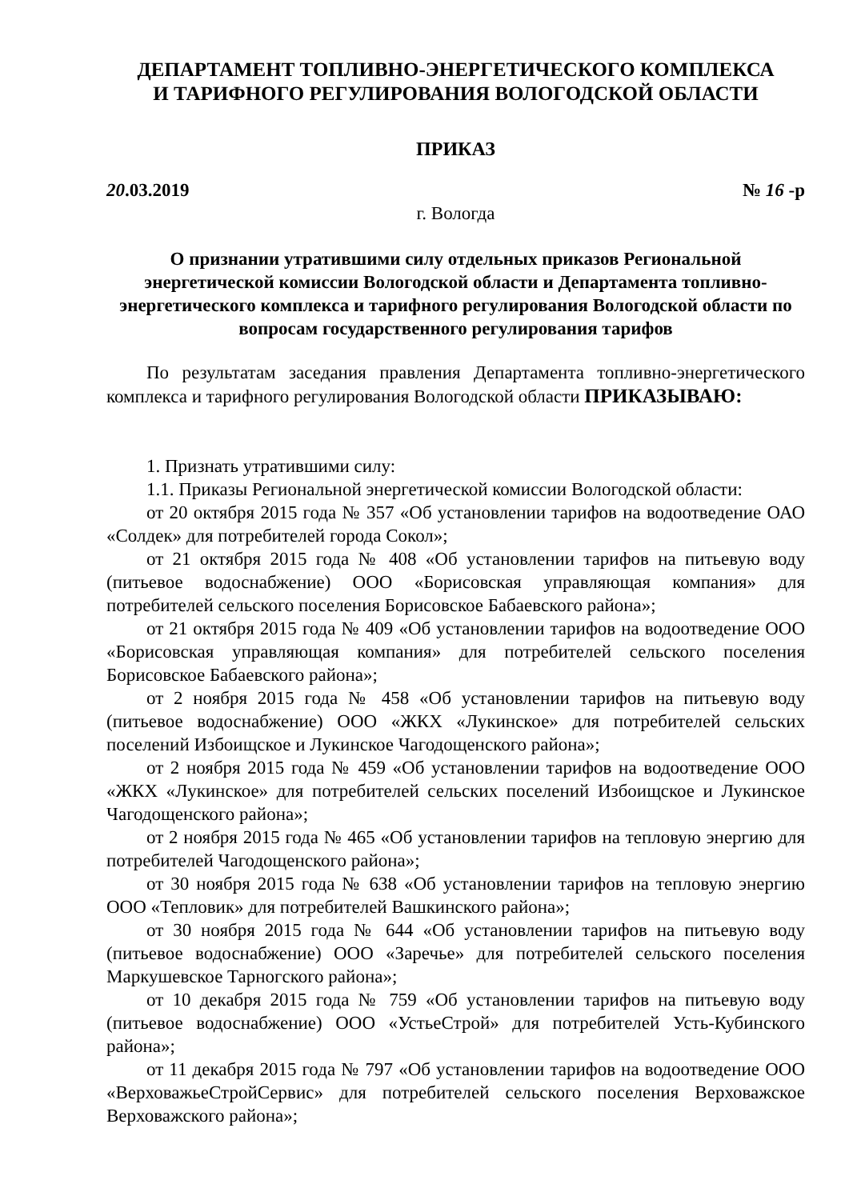ДЕПАРТАМЕНТ ТОПЛИВНО-ЭНЕРГЕТИЧЕСКОГО КОМПЛЕКСА
И ТАРИФНОГО РЕГУЛИРОВАНИЯ ВОЛОГОДСКОЙ ОБЛАСТИ
ПРИКАЗ
20.03.2019 № 16 -р
г. Вологда
О признании утратившими силу отдельных приказов Региональной энергетической комиссии Вологодской области и Департамента топливно-энергетического комплекса и тарифного регулирования Вологодской области по вопросам государственного регулирования тарифов
По результатам заседания правления Департамента топливно-энергетического комплекса и тарифного регулирования Вологодской области ПРИКАЗЫВАЮ:
1. Признать утратившими силу:
1.1. Приказы Региональной энергетической комиссии Вологодской области:
от 20 октября 2015 года № 357 «Об установлении тарифов на водоотведение ОАО «Солдек» для потребителей города Сокол»;
от 21 октября 2015 года № 408 «Об установлении тарифов на питьевую воду (питьевое водоснабжение) ООО «Борисовская управляющая компания» для потребителей сельского поселения Борисовское Бабаевского района»;
от 21 октября 2015 года № 409 «Об установлении тарифов на водоотведение ООО «Борисовская управляющая компания» для потребителей сельского поселения Борисовское Бабаевского района»;
от 2 ноября 2015 года № 458 «Об установлении тарифов на питьевую воду (питьевое водоснабжение) ООО «ЖКХ «Лукинское» для потребителей сельских поселений Избоищское и Лукинское Чагодощенского района»;
от 2 ноября 2015 года № 459 «Об установлении тарифов на водоотведение ООО «ЖКХ «Лукинское» для потребителей сельских поселений Избоищское и Лукинское Чагодощенского района»;
от 2 ноября 2015 года № 465 «Об установлении тарифов на тепловую энергию для потребителей Чагодощенского района»;
от 30 ноября 2015 года № 638 «Об установлении тарифов на тепловую энергию ООО «Тепловик» для потребителей Вашкинского района»;
от 30 ноября 2015 года № 644 «Об установлении тарифов на питьевую воду (питьевое водоснабжение) ООО «Заречье» для потребителей сельского поселения Маркушевское Тарногского района»;
от 10 декабря 2015 года № 759 «Об установлении тарифов на питьевую воду (питьевое водоснабжение) ООО «УстьеСтрой» для потребителей Усть-Кубинского района»;
от 11 декабря 2015 года № 797 «Об установлении тарифов на водоотведение ООО «ВерховажьеСтройСервис» для потребителей сельского поселения Верховажское Верховажского района»;